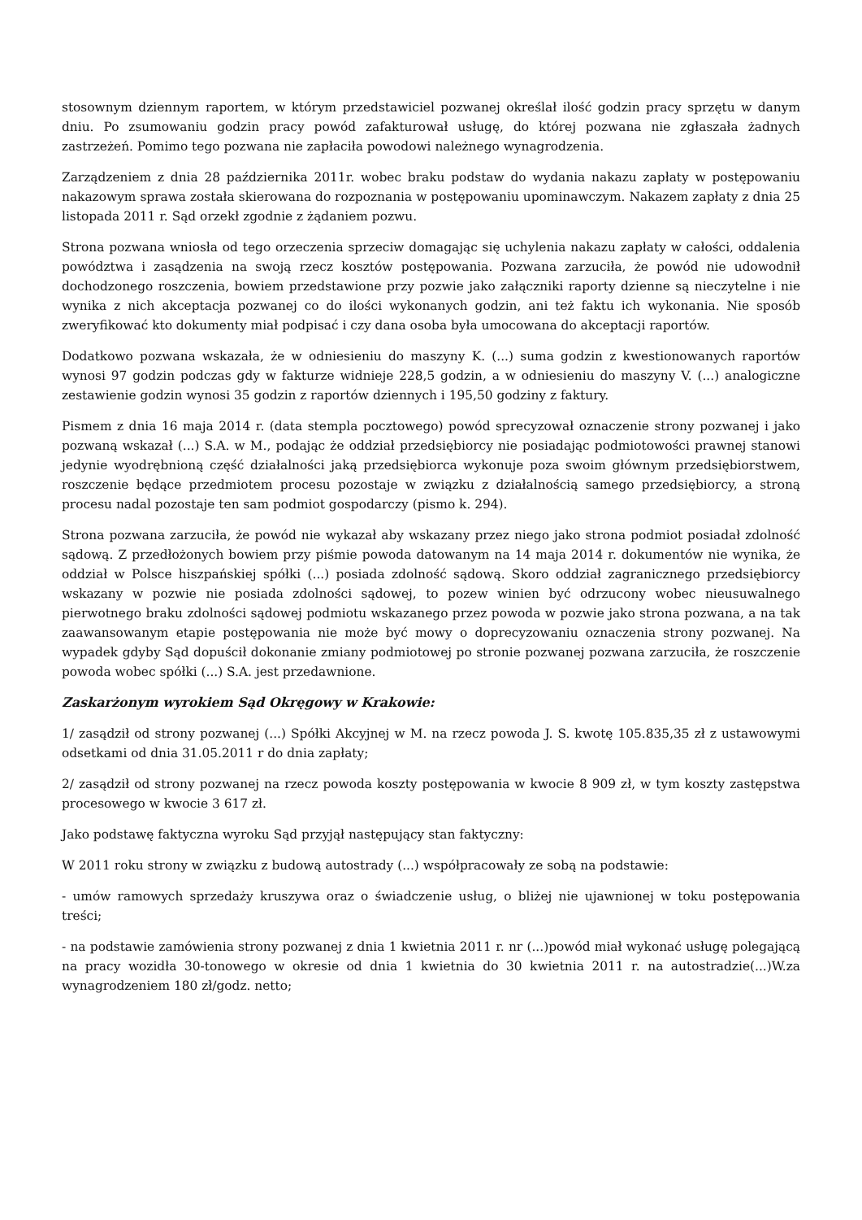stosownym dziennym raportem, w którym przedstawiciel pozwanej określał ilość godzin pracy sprzętu w danym dniu. Po zsumowaniu godzin pracy powód zafakturował usługę, do której pozwana nie zgłaszała żadnych zastrzeżeń. Pomimo tego pozwana nie zapłaciła powodowi należnego wynagrodzenia.
Zarządzeniem z dnia 28 października 2011r. wobec braku podstaw do wydania nakazu zapłaty w postępowaniu nakazowym sprawa została skierowana do rozpoznania w postępowaniu upominawczym. Nakazem zapłaty z dnia 25 listopada 2011 r. Sąd orzekł zgodnie z żądaniem pozwu.
Strona pozwana wniosła od tego orzeczenia sprzeciw domagając się uchylenia nakazu zapłaty w całości, oddalenia powództwa i zasądzenia na swoją rzecz kosztów postępowania. Pozwana zarzuciła, że powód nie udowodnił dochodzonego roszczenia, bowiem przedstawione przy pozwie jako załączniki raporty dzienne są nieczytelne i nie wynika z nich akceptacja pozwanej co do ilości wykonanych godzin, ani też faktu ich wykonania. Nie sposób zweryfikować kto dokumenty miał podpisać i czy dana osoba była umocowana do akceptacji raportów.
Dodatkowo pozwana wskazała, że w odniesieniu do maszyny K. (...) suma godzin z kwestionowanych raportów wynosi 97 godzin podczas gdy w fakturze widnieje 228,5 godzin, a w odniesieniu do maszyny V. (...) analogiczne zestawienie godzin wynosi 35 godzin z raportów dziennych i 195,50 godziny z faktury.
Pismem z dnia 16 maja 2014 r. (data stempla pocztowego) powód sprecyzował oznaczenie strony pozwanej i jako pozwaną wskazał (...) S.A. w M., podając że oddział przedsiębiorcy nie posiadając podmiotowości prawnej stanowi jedynie wyodrębnioną część działalności jaką przedsiębiorca wykonuje poza swoim głównym przedsiębiorstwem, roszczenie będące przedmiotem procesu pozostaje w związku z działalnością samego przedsiębiorcy, a stroną procesu nadal pozostaje ten sam podmiot gospodarczy (pismo k. 294).
Strona pozwana zarzuciła, że powód nie wykazał aby wskazany przez niego jako strona podmiot posiadał zdolność sądową. Z przedłożonych bowiem przy piśmie powoda datowanym na 14 maja 2014 r. dokumentów nie wynika, że oddział w Polsce hiszpańskiej spółki (...) posiada zdolność sądową. Skoro oddział zagranicznego przedsiębiorcy wskazany w pozwie nie posiada zdolności sądowej, to pozew winien być odrzucony wobec nieusuwalnego pierwotnego braku zdolności sądowej podmiotu wskazanego przez powoda w pozwie jako strona pozwana, a na tak zaawansowanym etapie postępowania nie może być mowy o doprecyzowaniu oznaczenia strony pozwanej. Na wypadek gdyby Sąd dopuścił dokonanie zmiany podmiotowej po stronie pozwanej pozwana zarzuciła, że roszczenie powoda wobec spółki (...) S.A. jest przedawnione.
Zaskarżonym wyrokiem Sąd Okręgowy w Krakowie:
1/ zasądził od strony pozwanej (...) Spółki Akcyjnej w M. na rzecz powoda J. S. kwotę 105.835,35 zł z ustawowymi odsetkami od dnia 31.05.2011 r do dnia zapłaty;
2/ zasądził od strony pozwanej na rzecz powoda koszty postępowania w kwocie 8 909 zł, w tym koszty zastępstwa procesowego w kwocie 3 617 zł.
Jako podstawę faktyczna wyroku Sąd przyjął następujący stan faktyczny:
W 2011 roku strony w związku z budową autostrady (...) współpracowały ze sobą na podstawie:
- umów ramowych sprzedaży kruszywa oraz o świadczenie usług, o bliżej nie ujawnionej w toku postępowania treści;
- na podstawie zamówienia strony pozwanej z dnia 1 kwietnia 2011 r. nr (...)powód miał wykonać usługę polegającą na pracy wozidła 30-tonowego w okresie od dnia 1 kwietnia do 30 kwietnia 2011 r. na autostradzie(...)W.za wynagrodzeniem 180 zł/godz. netto;